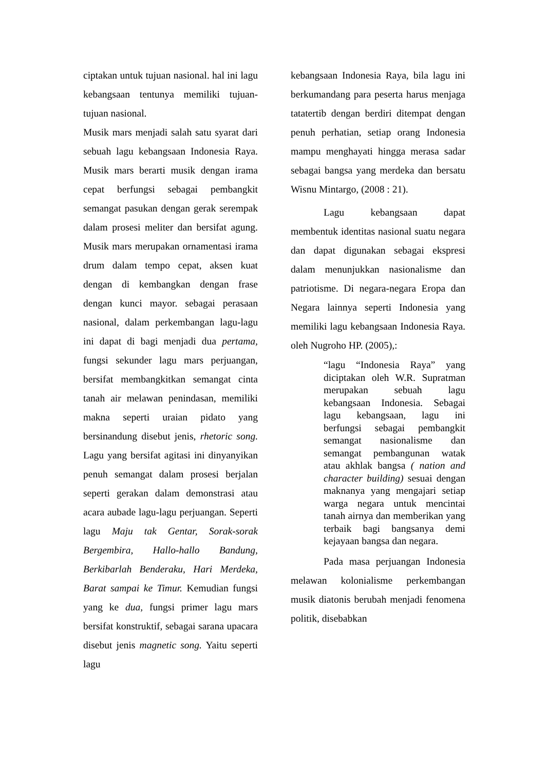ciptakan untuk tujuan nasional. hal ini lagu kebangsaan tentunya memiliki tujuan-tujuan nasional.
Musik mars menjadi salah satu syarat dari sebuah lagu kebangsaan Indonesia Raya. Musik mars berarti musik dengan irama cepat berfungsi sebagai pembangkit semangat pasukan dengan gerak serempak dalam prosesi meliter dan bersifat agung. Musik mars merupakan ornamentasi irama drum dalam tempo cepat, aksen kuat dengan di kembangkan dengan frase dengan kunci mayor. sebagai perasaan nasional, dalam perkembangan lagu-lagu ini dapat di bagi menjadi dua pertama, fungsi sekunder lagu mars perjuangan, bersifat membangkitkan semangat cinta tanah air melawan penindasan, memiliki makna seperti uraian pidato yang bersinandung disebut jenis, rhetoric song. Lagu yang bersifat agitasi ini dinyanyikan penuh semangat dalam prosesi berjalan seperti gerakan dalam demonstrasi atau acara aubade lagu-lagu perjuangan. Seperti lagu Maju tak Gentar, Sorak-sorak Bergembira, Hallo-hallo Bandung, Berkibarlah Benderaku, Hari Merdeka, Barat sampai ke Timur. Kemudian fungsi yang ke dua, fungsi primer lagu mars bersifat konstruktif, sebagai sarana upacara disebut jenis magnetic song. Yaitu seperti lagu
kebangsaan Indonesia Raya, bila lagu ini berkumandang para peserta harus menjaga tatatertib dengan berdiri ditempat dengan penuh perhatian, setiap orang Indonesia mampu menghayati hingga merasa sadar sebagai bangsa yang merdeka dan bersatu Wisnu Mintargo, (2008 : 21).
Lagu kebangsaan dapat membentuk identitas nasional suatu negara dan dapat digunakan sebagai ekspresi dalam menunjukkan nasionalisme dan patriotisme. Di negara-negara Eropa dan Negara lainnya seperti Indonesia yang memiliki lagu kebangsaan Indonesia Raya. oleh Nugroho HP. (2005),:
“lagu “Indonesia Raya” yang diciptakan oleh W.R. Supratman merupakan sebuah lagu kebangsaan Indonesia. Sebagai lagu kebangsaan, lagu ini berfungsi sebagai pembangkit semangat nasionalisme dan semangat pembangunan watak atau akhlak bangsa ( nation and character building) sesuai dengan maknanya yang mengajari setiap warga negara untuk mencintai tanah airnya dan memberikan yang terbaik bagi bangsanya demi kejayaan bangsa dan negara.
Pada masa perjuangan Indonesia melawan kolonialisme perkembangan musik diatonis berubah menjadi fenomena politik, disebabkan